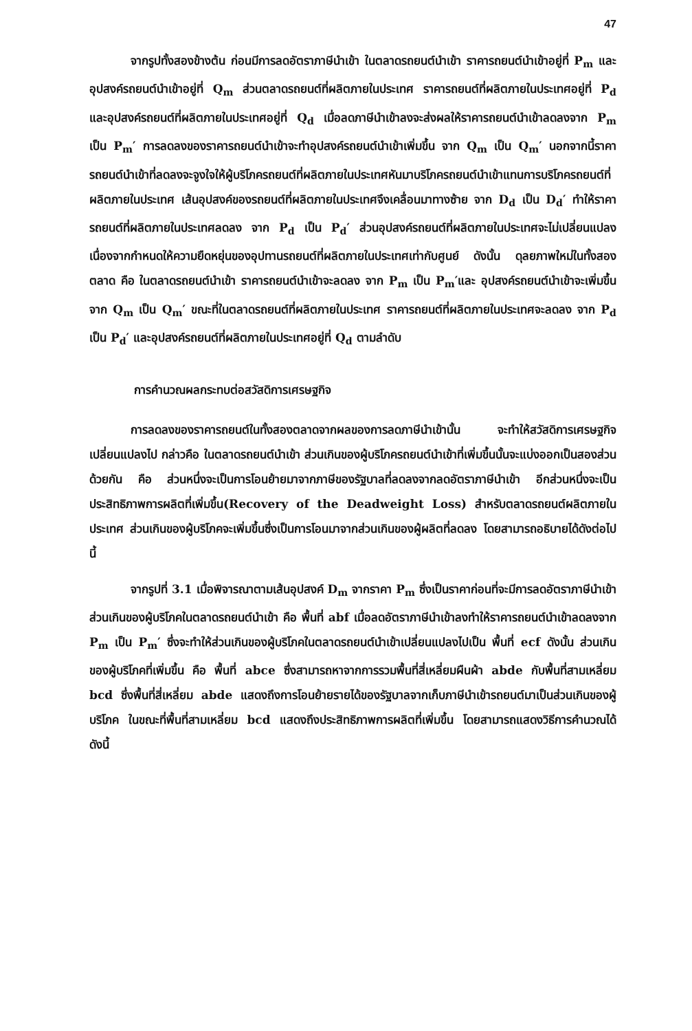47
จากรูปทั้งสองข้างต้น ก่อนมีการลดอัตราภาษีนำเข้า ในตลาดรถยนต์นำเข้า ราคารถยนต์นำเข้าอยู่ที่ P<sub>m</sub> และอุปสงค์รถยนต์นำเข้าอยู่ที่ Q<sub>m</sub> ส่วนตลาดรถยนต์ที่ผลิตภายในประเทศ ราคารถยนต์ที่ผลิตภายในประเทศอยู่ที่ P<sub>d</sub> และอุปสงค์รถยนต์ที่ผลิตภายในประเทศอยู่ที่ Q<sub>d</sub> เมื่อลดภาษีนำเข้าลงจะส่งผลให้ราคารถยนต์นำเข้าลดลงจาก P<sub>m</sub> เป็น P<sub>m</sub>′ การลดลงของราคารถยนต์นำเข้าจะทำอุปสงค์รถยนต์นำเข้าเพิ่มขึ้น จาก Q<sub>m</sub> เป็น Q<sub>m</sub>′ นอกจากนี้ราคารถยนต์นำเข้าที่ลดลงจะจูงใจให้ผู้บริโภครถยนต์ที่ผลิตภายในประเทศหันมาบริโภครถยนต์นำเข้าแทนการบริโภครถยนต์ที่ผลิตภายในประเทศ เส้นอุปสงค์ของรถยนต์ที่ผลิตภายในประเทศจึงเคลื่อนมาทางซ้าย จาก D<sub>d</sub> เป็น D<sub>d</sub>′ ทำให้ราคารถยนต์ที่ผลิตภายในประเทศลดลง จาก P<sub>d</sub> เป็น P<sub>d</sub>′ ส่วนอุปสงค์รถยนต์ที่ผลิตภายในประเทศจะไม่เปลี่ยนแปลง เนื่องจากกำหนดให้ความยืดหยุ่นของอุปทานรถยนต์ที่ผลิตภายในประเทศเท่ากับศูนย์ ดังนั้น ดุลยภาพใหม่ในทั้งสองตลาด คือ ในตลาดรถยนต์นำเข้า ราคารถยนต์นำเข้าจะลดลง จาก P<sub>m</sub> เป็น P<sub>m</sub>′และ อุปสงค์รถยนต์นำเข้าจะเพิ่มขึ้น จาก Q<sub>m</sub> เป็น Q<sub>m</sub>′ ขณะที่ในตลาดรถยนต์ที่ผลิตภายในประเทศ ราคารถยนต์ที่ผลิตภายในประเทศจะลดลง จาก P<sub>d</sub> เป็น P<sub>d</sub>′ และอุปสงค์รถยนต์ที่ผลิตภายในประเทศอยู่ที่ Q<sub>d</sub> ตามลำดับ
การคำนวณผลกระทบต่อสวัสดิการเศรษฐกิจ
การลดลงของราคารถยนต์ในทั้งสองตลาดจากผลของการลดภาษีนำเข้านั้น จะทำให้สวัสดิการเศรษฐกิจเปลี่ยนแปลงไป กล่าวคือ ในตลาดรถยนต์นำเข้า ส่วนเกินของผู้บริโภครถยนต์นำเข้าที่เพิ่มขึ้นนั้นจะแบ่งออกเป็นสองส่วนด้วยกัน คือ ส่วนหนึ่งจะเป็นการโอนย้ายมาจากภาษีของรัฐบาลที่ลดลงจากลดอัตราภาษีนำเข้า อีกส่วนหนึ่งจะเป็นประสิทธิภาพการผลิตที่เพิ่มขึ้น(Recovery of the Deadweight Loss) สำหรับตลาดรถยนต์ผลิตภายในประเทศ ส่วนเกินของผู้บริโภคจะเพิ่มขึ้นซึ่งเป็นการโอนมาจากส่วนเกินของผู้ผลิตที่ลดลง โดยสามารถอธิบายได้ดังต่อไปนี้
จากรูปที่ 3.1 เมื่อพิจารณาตามเส้นอุปสงค์ D<sub>m</sub> จากราคา P<sub>m</sub> ซึ่งเป็นราคาก่อนที่จะมีการลดอัตราภาษีนำเข้า ส่วนเกินของผู้บริโภคในตลาดรถยนต์นำเข้า คือ พื้นที่ abf เมื่อลดอัตราภาษีนำเข้าลงทำให้ราคารถยนต์นำเข้าลดลงจาก P<sub>m</sub> เป็น P<sub>m</sub>′ ซึ่งจะทำให้ส่วนเกินของผู้บริโภคในตลาดรถยนต์นำเข้าเปลี่ยนแปลงไปเป็น พื้นที่ ecf ดังนั้น ส่วนเกินของผู้บริโภคที่เพิ่มขึ้น คือ พื้นที่ abce ซึ่งสามารถหาจากการรวมพื้นที่สี่เหลี่ยมผืนผ้า abde กับพื้นที่สามเหลี่ยม bcd ซึ่งพื้นที่สี่เหลี่ยม abde แสดงถึงการโอนย้ายรายได้ของรัฐบาลจากเก็บภาษีนำเข้ารถยนต์มาเป็นส่วนเกินของผู้บริโภค ในขณะที่พื้นที่สามเหลี่ยม bcd แสดงถึงประสิทธิภาพการผลิตที่เพิ่มขึ้น โดยสามารถแสดงวิธีการคำนวณได้ ดังนี้